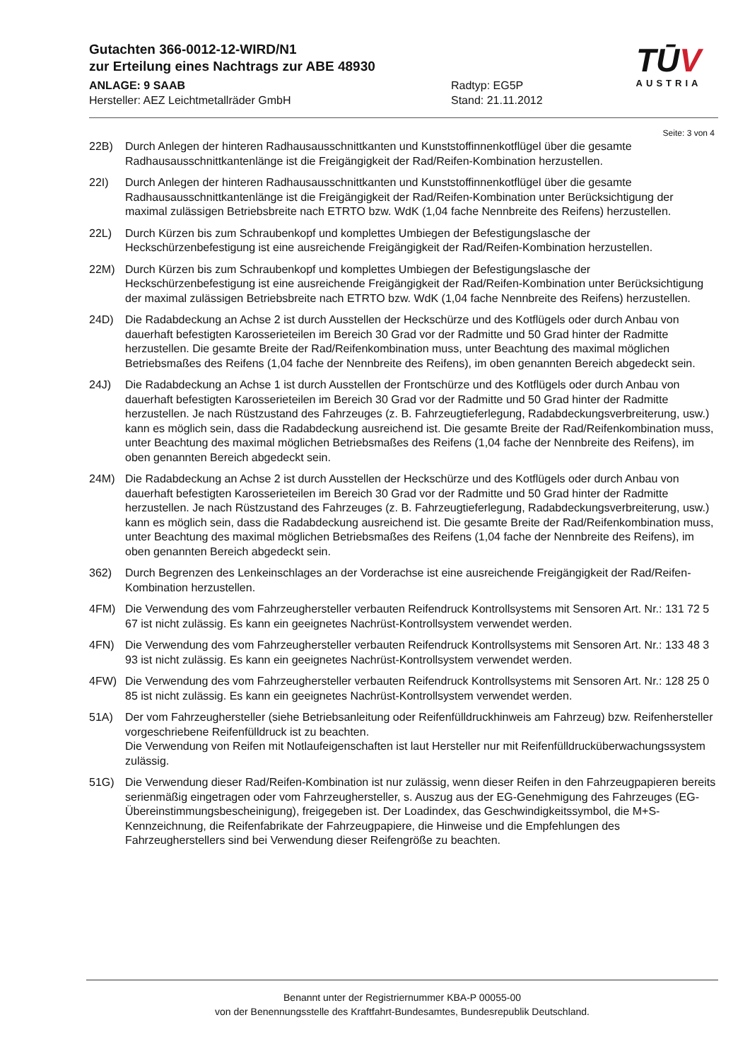Gutachten 366-0012-12-WIRD/N1
zur Erteilung eines Nachtrags zur ABE 48930
ANLAGE: 9 SAAB Radtyp: EG5P
Hersteller: AEZ Leichtmetallräder GmbH Stand: 21.11.2012
TŪV
AUSTRIA
Seite: 3 von 4
22B) Durch Anlegen der hinteren Radhausausschnittkanten und Kunststoffinnenkotflügel über die gesamte Radhausausschnittkantenlänge ist die Freigängigkeit der Rad/Reifen-Kombination herzustellen.
22I) Durch Anlegen der hinteren Radhausausschnittkanten und Kunststoffinnenkotflügel über die gesamte Radhausausschnittkantenlänge ist die Freigängigkeit der Rad/Reifen-Kombination unter Berücksichtigung der maximal zulässigen Betriebsbreite nach ETRTO bzw. WdK (1,04 fache Nennbreite des Reifens) herzustellen.
22L) Durch Kürzen bis zum Schraubenkopf und komplettes Umbiegen der Befestigungslasche der Heckschürzenbefestigung ist eine ausreichende Freigängigkeit der Rad/Reifen-Kombination herzustellen.
22M) Durch Kürzen bis zum Schraubenkopf und komplettes Umbiegen der Befestigungslasche der Heckschürzenbefestigung ist eine ausreichende Freigängigkeit der Rad/Reifen-Kombination unter Berücksichtigung der maximal zulässigen Betriebsbreite nach ETRTO bzw. WdK (1,04 fache Nennbreite des Reifens) herzustellen.
24D) Die Radabdeckung an Achse 2 ist durch Ausstellen der Heckschürze und des Kotflügels oder durch Anbau von dauerhaft befestigten Karosserieteilen im Bereich 30 Grad vor der Radmitte und 50 Grad hinter der Radmitte herzustellen. Die gesamte Breite der Rad/Reifenkombination muss, unter Beachtung des maximal möglichen Betriebsmaßes des Reifens (1,04 fache der Nennbreite des Reifens), im oben genannten Bereich abgedeckt sein.
24J) Die Radabdeckung an Achse 1 ist durch Ausstellen der Frontschürze und des Kotflügels oder durch Anbau von dauerhaft befestigten Karosserieteilen im Bereich 30 Grad vor der Radmitte und 50 Grad hinter der Radmitte herzustellen. Je nach Rüstzustand des Fahrzeuges (z. B. Fahrzeugtieferlegung, Radabdeckungsverbreiterung, usw.) kann es möglich sein, dass die Radabdeckung ausreichend ist. Die gesamte Breite der Rad/Reifenkombination muss, unter Beachtung des maximal möglichen Betriebsmaßes des Reifens (1,04 fache der Nennbreite des Reifens), im oben genannten Bereich abgedeckt sein.
24M) Die Radabdeckung an Achse 2 ist durch Ausstellen der Heckschürze und des Kotflügels oder durch Anbau von dauerhaft befestigten Karosserieteilen im Bereich 30 Grad vor der Radmitte und 50 Grad hinter der Radmitte herzustellen. Je nach Rüstzustand des Fahrzeuges (z. B. Fahrzeugtieferlegung, Radabdeckungsverbreiterung, usw.) kann es möglich sein, dass die Radabdeckung ausreichend ist. Die gesamte Breite der Rad/Reifenkombination muss, unter Beachtung des maximal möglichen Betriebsmaßes des Reifens (1,04 fache der Nennbreite des Reifens), im oben genannten Bereich abgedeckt sein.
362) Durch Begrenzen des Lenkeinschlages an der Vorderachse ist eine ausreichende Freigängigkeit der Rad/Reifen-Kombination herzustellen.
4FM) Die Verwendung des vom Fahrzeughersteller verbauten Reifendruck Kontrollsystems mit Sensoren Art. Nr.: 131 72 5 67 ist nicht zulässig. Es kann ein geeignetes Nachrüst-Kontrollsystem verwendet werden.
4FN) Die Verwendung des vom Fahrzeughersteller verbauten Reifendruck Kontrollsystems mit Sensoren Art. Nr.: 133 48 3 93 ist nicht zulässig. Es kann ein geeignetes Nachrüst-Kontrollsystem verwendet werden.
4FW) Die Verwendung des vom Fahrzeughersteller verbauten Reifendruck Kontrollsystems mit Sensoren Art. Nr.: 128 25 0 85 ist nicht zulässig. Es kann ein geeignetes Nachrüst-Kontrollsystem verwendet werden.
51A) Der vom Fahrzeughersteller (siehe Betriebsanleitung oder Reifenfülldruckhinweis am Fahrzeug) bzw. Reifenhersteller vorgeschriebene Reifenfülldruck ist zu beachten.
Die Verwendung von Reifen mit Notlaufeigenschaften ist laut Hersteller nur mit Reifenfülldrucküberwachungssystem zulässig.
51G) Die Verwendung dieser Rad/Reifen-Kombination ist nur zulässig, wenn dieser Reifen in den Fahrzeugpapieren bereits serienmäßig eingetragen oder vom Fahrzeughersteller, s. Auszug aus der EG-Genehmigung des Fahrzeuges (EG-Übereinstimmungsbescheinigung), freigegeben ist. Der Loadindex, das Geschwindigkeitssymbol, die M+S-Kennzeichnung, die Reifenfabrikate der Fahrzeugpapiere, die Hinweise und die Empfehlungen des Fahrzeugherstellers sind bei Verwendung dieser Reifengröße zu beachten.
Benannt unter der Registriernummer KBA-P 00055-00
von der Benennungsstelle des Kraftfahrt-Bundesamtes, Bundesrepublik Deutschland.